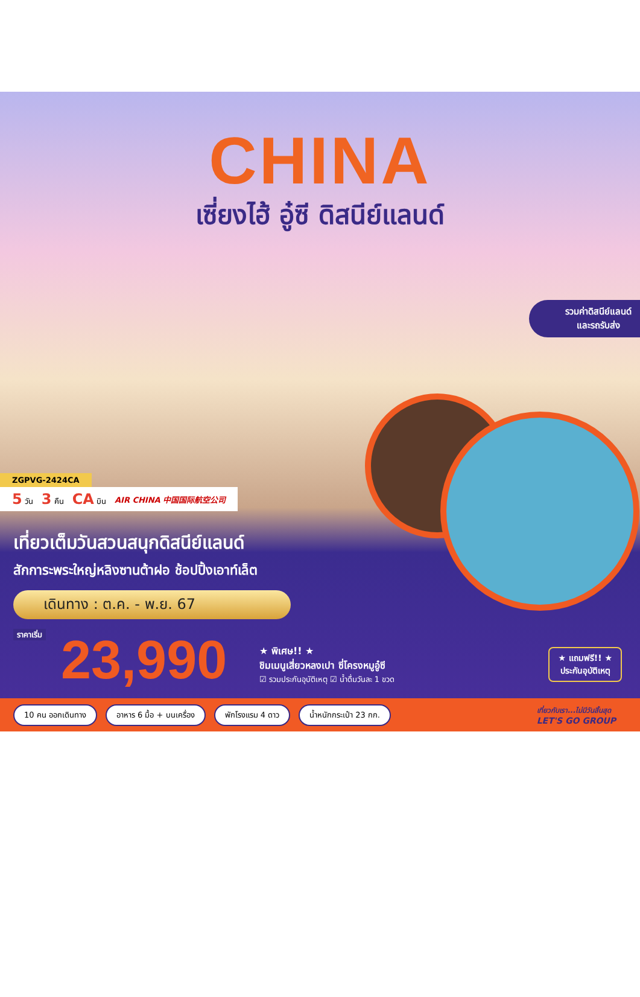CHINA
เซี่ยงไฮ้ อู๋ซี ดิสนีย์แลนด์
รวมค่าดิสนีย์แลนด์
และรถรับส่ง
ZGPVG-2424CA
5 วัน 3 คืน CA บิน AIR CHINA 中国国际航空公司
เที่ยวเต็มวันสวนสนุกดิสนีย์แลนด์
สักการะพระใหญ่หลิงซานต้าฝอ ช้อปปิ้งเอาท์เล็ต
เดินทาง : ต.ค. - พ.ย. 67
ราคาเริ่ม 23,990
★ พิเศษ!! ★
ชิมเมนูเสี่ยวหลงเปา ซี่โครงหมูอู๋ซี
☑ รวมประกันอุบัติเหตุ ☑ น้ำดื่มวันละ 1 ขวด
★ แถมฟรี!! ★
ประกันอุบัติเหตุ
10 คน ออกเดินทาง อาหาร 6 มื้อ + บนเครื่อง พักโรงแรม 4 ดาว น้ำหนักกระเป๋า 23 กก. เที่ยวกับเรา...ไม่มีวันสิ้นสุด
LET'S GO GROUP